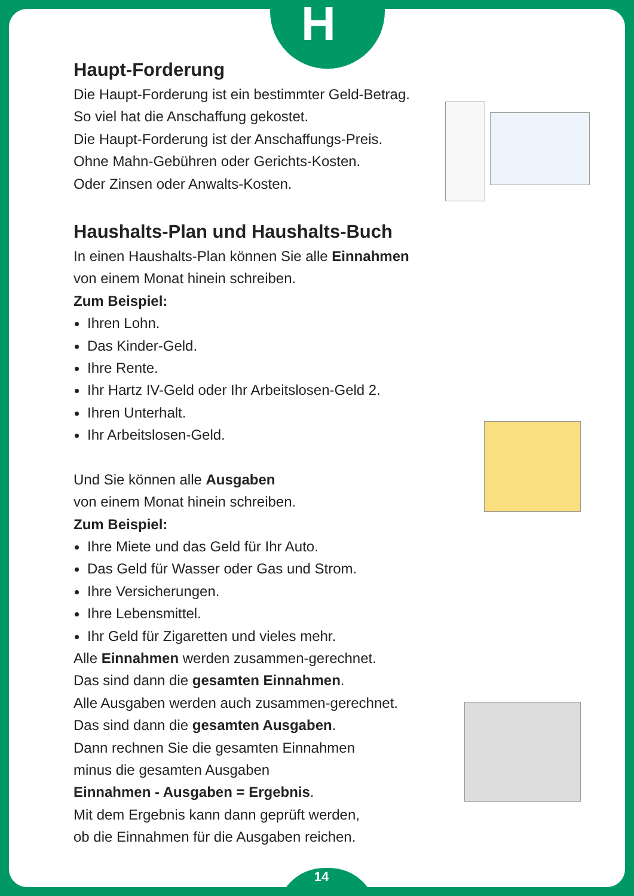H
14
Haupt-Forderung
Die Haupt-Forderung ist ein bestimmter Geld-Betrag.
So viel hat die Anschaffung gekostet.
Die Haupt-Forderung ist der Anschaffungs-Preis.
Ohne Mahn-Gebühren oder Gerichts-Kosten.
Oder Zinsen oder Anwalts-Kosten.
Haushalts-Plan und Haushalts-Buch
In einen Haushalts-Plan können Sie alle Einnahmen
von einem Monat hinein schreiben.
Zum Beispiel:
Ihren Lohn.
Das Kinder-Geld.
Ihre Rente.
Ihr Hartz IV-Geld oder Ihr Arbeitslosen-Geld 2.
Ihren Unterhalt.
Ihr Arbeitslosen-Geld.
Und Sie können alle Ausgaben
von einem Monat hinein schreiben.
Zum Beispiel:
Ihre Miete und das Geld für Ihr Auto.
Das Geld für Wasser oder Gas und Strom.
Ihre Versicherungen.
Ihre Lebensmittel.
Ihr Geld für Zigaretten und vieles mehr.
Alle Einnahmen werden zusammen-gerechnet.
Das sind dann die gesamten Einnahmen.
Alle Ausgaben werden auch zusammen-gerechnet.
Das sind dann die gesamten Ausgaben.
Dann rechnen Sie die gesamten Einnahmen
minus die gesamten Ausgaben
Einnahmen - Ausgaben = Ergebnis.
Mit dem Ergebnis kann dann geprüft werden,
ob die Einnahmen für die Ausgaben reichen.